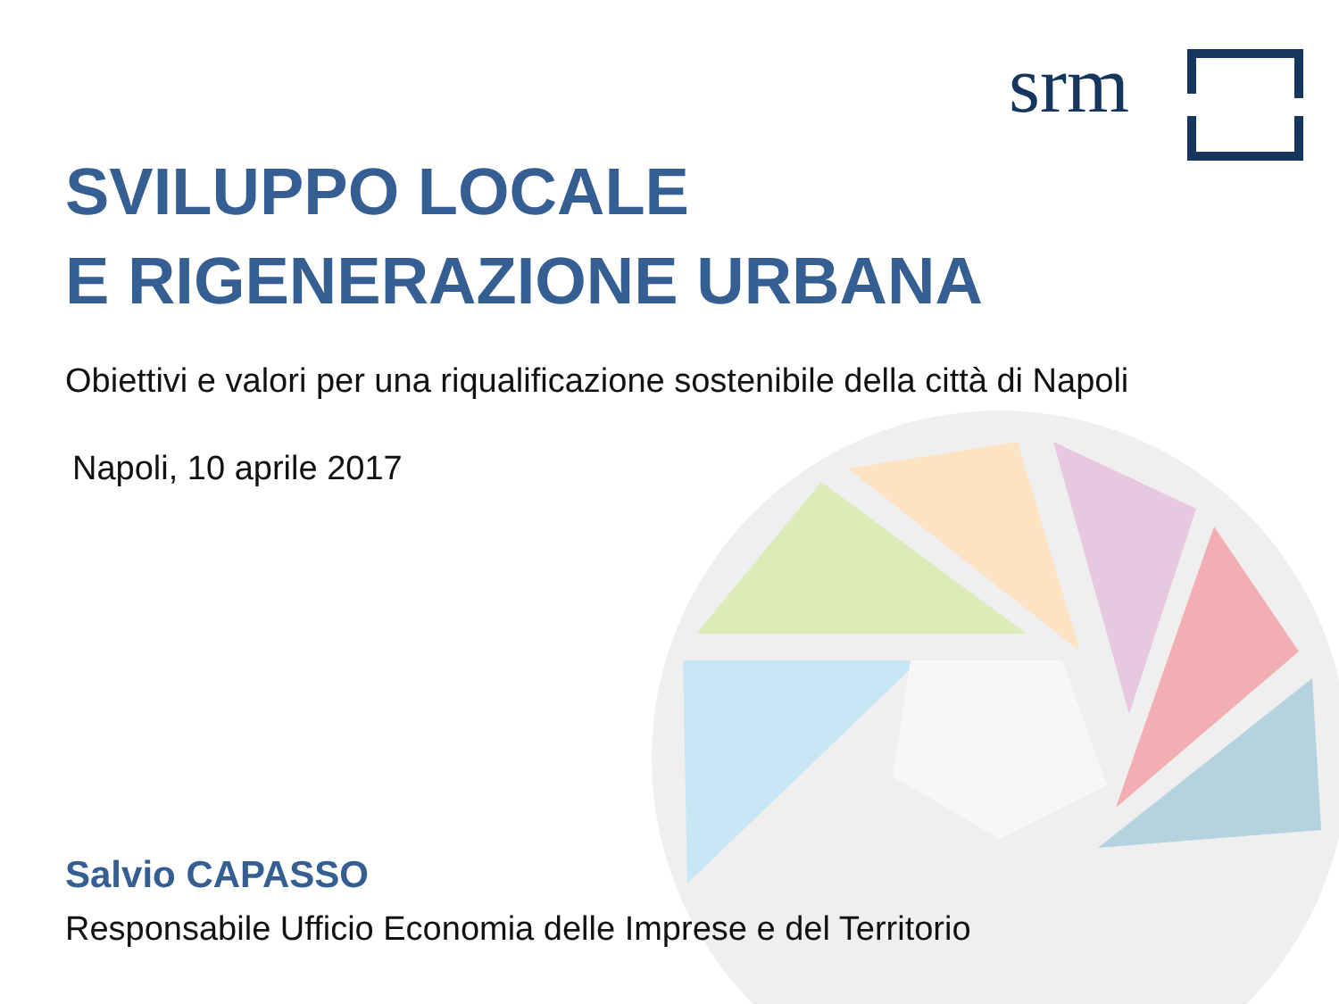srm
SVILUPPO LOCALE
E RIGENERAZIONE URBANA
Obiettivi e valori per una riqualificazione sostenibile della città di Napoli
Napoli, 10 aprile 2017
Salvio CAPASSO
Responsabile Ufficio Economia delle Imprese e del Territorio